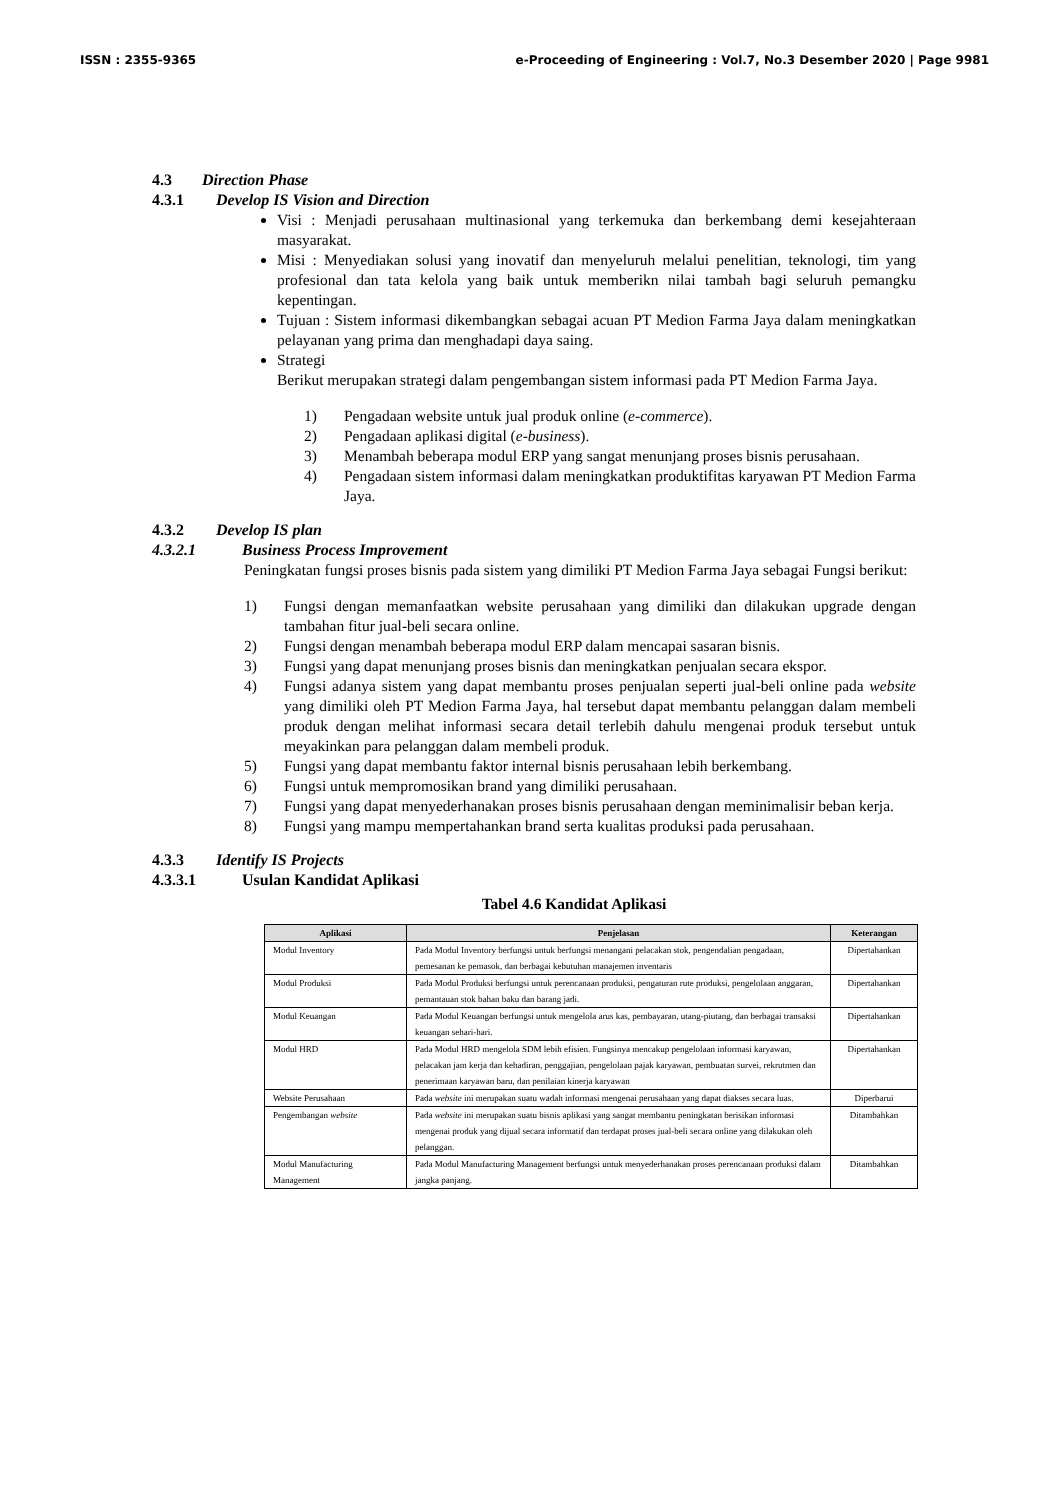ISSN : 2355-9365 e-Proceeding of Engineering : Vol.7, No.3 Desember 2020 | Page 9981
4.3 Direction Phase
4.3.1 Develop IS Vision and Direction
Visi : Menjadi perusahaan multinasional yang terkemuka dan berkembang demi kesejahteraan masyarakat.
Misi : Menyediakan solusi yang inovatif dan menyeluruh melalui penelitian, teknologi, tim yang profesional dan tata kelola yang baik untuk memberikn nilai tambah bagi seluruh pemangku kepentingan.
Tujuan : Sistem informasi dikembangkan sebagai acuan PT Medion Farma Jaya dalam meningkatkan pelayanan yang prima dan menghadapi daya saing.
Strategi
Berikut merupakan strategi dalam pengembangan sistem informasi pada PT Medion Farma Jaya.
1) Pengadaan website untuk jual produk online (e-commerce).
2) Pengadaan aplikasi digital (e-business).
3) Menambah beberapa modul ERP yang sangat menunjang proses bisnis perusahaan.
4) Pengadaan sistem informasi dalam meningkatkan produktifitas karyawan PT Medion Farma Jaya.
4.3.2 Develop IS plan
4.3.2.1 Business Process Improvement
Peningkatan fungsi proses bisnis pada sistem yang dimiliki PT Medion Farma Jaya sebagai Fungsi berikut:
1) Fungsi dengan memanfaatkan website perusahaan yang dimiliki dan dilakukan upgrade dengan tambahan fitur jual-beli secara online.
2) Fungsi dengan menambah beberapa modul ERP dalam mencapai sasaran bisnis.
3) Fungsi yang dapat menunjang proses bisnis dan meningkatkan penjualan secara ekspor.
4) Fungsi adanya sistem yang dapat membantu proses penjualan seperti jual-beli online pada website yang dimiliki oleh PT Medion Farma Jaya, hal tersebut dapat membantu pelanggan dalam membeli produk dengan melihat informasi secara detail terlebih dahulu mengenai produk tersebut untuk meyakinkan para pelanggan dalam membeli produk.
5) Fungsi yang dapat membantu faktor internal bisnis perusahaan lebih berkembang.
6) Fungsi untuk mempromosikan brand yang dimiliki perusahaan.
7) Fungsi yang dapat menyederhanakan proses bisnis perusahaan dengan meminimalisir beban kerja.
8) Fungsi yang mampu mempertahankan brand serta kualitas produksi pada perusahaan.
4.3.3 Identify IS Projects
4.3.3.1 Usulan Kandidat Aplikasi
Tabel 4.6 Kandidat Aplikasi
| Aplikasi | Penjelasan | Keterangan |
| --- | --- | --- |
| Modul Inventory | Pada Modul Inventory berfungsi untuk berfungsi menangani pelacakan stok, pengendalian pengadaan, pemesanan ke pemasok, dan berbagai kebutuhan manajemen inventaris | Dipertahankan |
| Modul Produksi | Pada Modul Produksi berfungsi untuk perencanaan produksi, pengaturan rute produksi, pengelolaan anggaran, pemantauan stok bahan baku dan barang jadi. | Dipertahankan |
| Modul Keuangan | Pada Modul Keuangan berfungsi untuk mengelola arus kas, pembayaran, utang-piutang, dan berbagai transaksi keuangan sehari-hari. | Dipertahankan |
| Modul HRD | Pada Modul HRD mengelola SDM lebih efisien. Fungsinya mencakup pengelolaan informasi karyawan, pelacakan jam kerja dan kehadiran, penggajian, pengelolaan pajak karyawan, pembuatan survei, rekrutmen dan penerimaan karyawan baru, dan penilaian kinerja karyawan | Dipertahankan |
| Website Perusahaan | Pada website ini merupakan suatu wadah informasi mengenai perusahaan yang dapat diakses secara luas. | Diperbarui |
| Pengembangan website | Pada website ini merupakan suatu bisnis aplikasi yang sangat membantu peningkatan berisikan informasi mengenai produk yang dijual secara informatif dan terdapat proses jual-beli secara online yang dilakukan oleh pelanggan. | Ditambahkan |
| Modul Manufacturing Management | Pada Modul Manufacturing Management berfungsi untuk menyederhanakan proses perencanaan produksi dalam jangka panjang. | Ditambahkan |